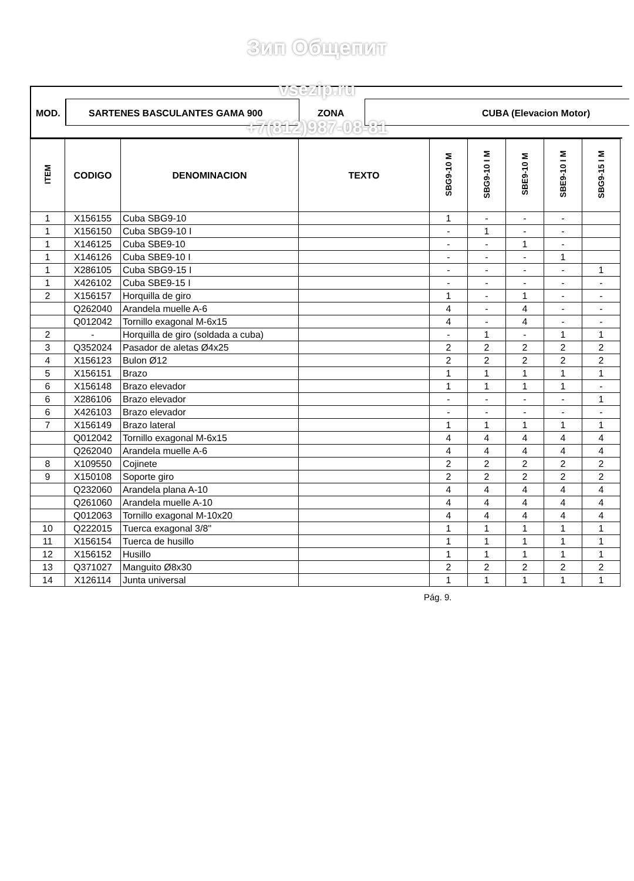Зип Общепит
MOD. SARTENES BASCULANTES GAMA 900 ZONA CUBA (Elevacion Motor)
vsezip.ru
| ITEM | CODIGO | DENOMINACION | TEXTO | SBG9-10 M | SBG9-10 I M | SBE9-10 M | SBE9-10 I M | SBG9-15 I M |
| --- | --- | --- | --- | --- | --- | --- | --- | --- |
| 1 | X156155 | Cuba SBG9-10 | | 1 | - | - | - | |
| 1 | X156150 | Cuba SBG9-10 I | | - | 1 | - | - | |
| 1 | X146125 | Cuba SBE9-10 | | - | - | 1 | - | |
| 1 | X146126 | Cuba SBE9-10 I | | - | - | - | 1 | |
| 1 | X286105 | Cuba SBG9-15 I | | - | - | - | - | 1 |
| 1 | X426102 | Cuba SBE9-15 I | | - | - | - | - | - |
| 2 | X156157 | Horquilla de giro | | 1 | - | 1 | - | - |
| | Q262040 | Arandela muelle A-6 | | 4 | - | 4 | - | - |
| | Q012042 | Tornillo exagonal M-6x15 | | 4 | - | 4 | - | - |
| 2 | - | Horquilla de giro (soldada a cuba) | | - | 1 | - | 1 | 1 |
| 3 | Q352024 | Pasador de aletas Ø4x25 | | 2 | 2 | 2 | 2 | 2 |
| 4 | X156123 | Bulon Ø12 | | 2 | 2 | 2 | 2 | 2 |
| 5 | X156151 | Brazo | | 1 | 1 | 1 | 1 | 1 |
| 6 | X156148 | Brazo elevador | | 1 | 1 | 1 | 1 | - |
| 6 | X286106 | Brazo elevador | | - | - | - | - | 1 |
| 6 | X426103 | Brazo elevador | | - | - | - | - | - |
| 7 | X156149 | Brazo lateral | | 1 | 1 | 1 | 1 | 1 |
| | Q012042 | Tornillo exagonal M-6x15 | | 4 | 4 | 4 | 4 | 4 |
| | Q262040 | Arandela muelle A-6 | | 4 | 4 | 4 | 4 | 4 |
| 8 | X109550 | Cojinete | | 2 | 2 | 2 | 2 | 2 |
| 9 | X150108 | Soporte giro | | 2 | 2 | 2 | 2 | 2 |
| | Q232060 | Arandela plana A-10 | | 4 | 4 | 4 | 4 | 4 |
| | Q261060 | Arandela muelle A-10 | | 4 | 4 | 4 | 4 | 4 |
| | Q012063 | Tornillo exagonal M-10x20 | | 4 | 4 | 4 | 4 | 4 |
| 10 | Q222015 | Tuerca exagonal 3/8'' | | 1 | 1 | 1 | 1 | 1 |
| 11 | X156154 | Tuerca de husillo | | 1 | 1 | 1 | 1 | 1 |
| 12 | X156152 | Husillo | | 1 | 1 | 1 | 1 | 1 |
| 13 | Q371027 | Manguito Ø8x30 | | 2 | 2 | 2 | 2 | 2 |
| 14 | X126114 | Junta universal | | 1 | 1 | 1 | 1 | 1 |
+7(812)987-08-81
Pág. 9.